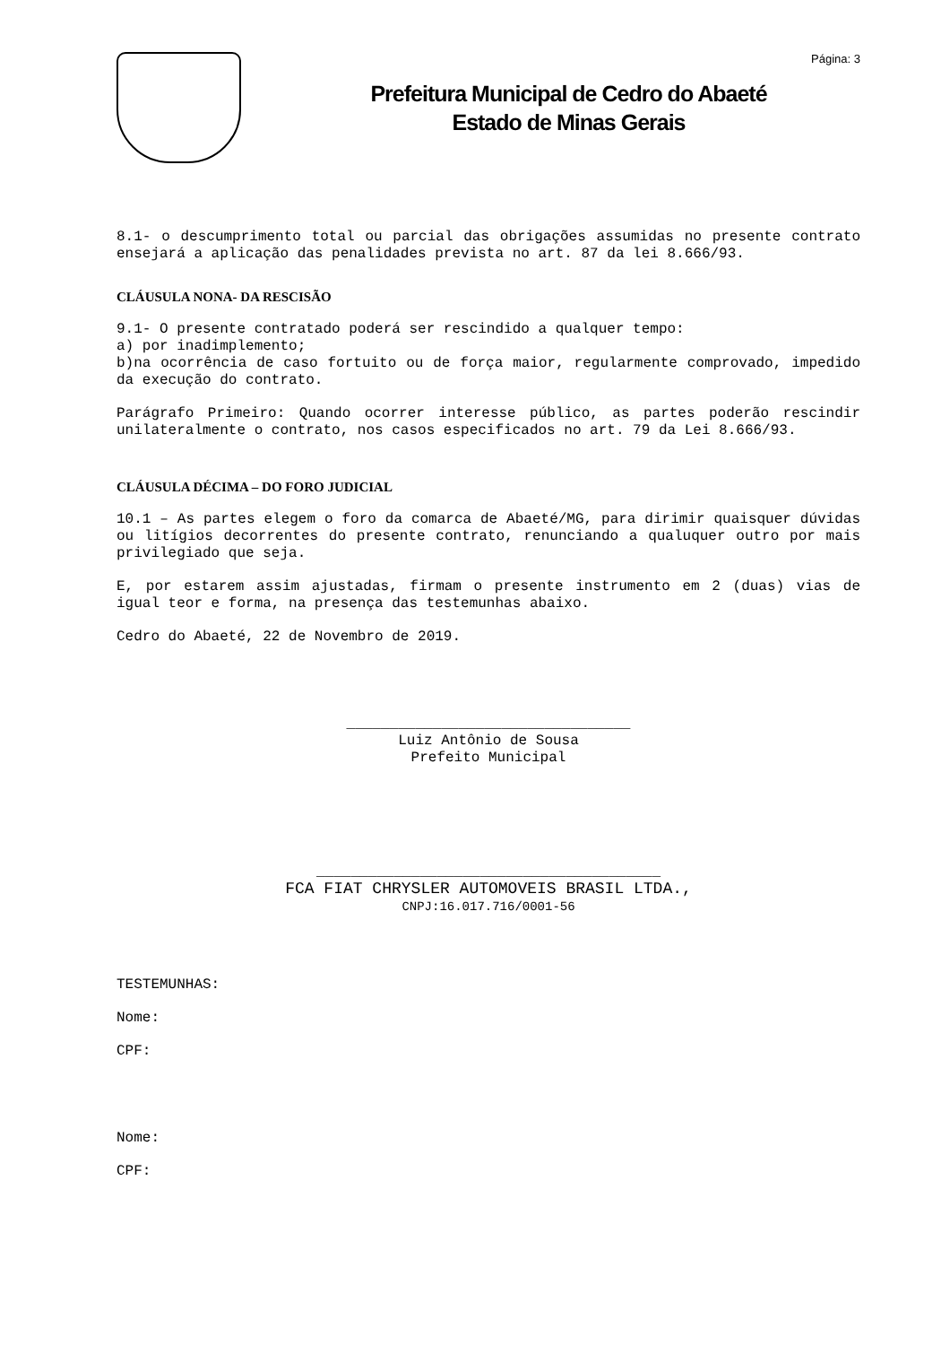Página: 3
Prefeitura Municipal de Cedro do Abaeté
Estado de Minas Gerais
8.1- o descumprimento total ou parcial das obrigações assumidas no presente contrato ensejará a aplicação das penalidades prevista no art. 87 da lei 8.666/93.
CLÁUSULA NONA- DA RESCISÃO
9.1- O presente contratado poderá ser rescindido a qualquer tempo:
a) por inadimplemento;
b)na ocorrência de caso fortuito ou de força maior, regularmente comprovado, impedido da execução do contrato.
Parágrafo Primeiro: Quando ocorrer interesse público, as partes poderão rescindir unilateralmente o contrato, nos casos especificados no art. 79 da Lei 8.666/93.
CLÁUSULA DÉCIMA – DO FORO JUDICIAL
10.1 – As partes elegem o foro da comarca de Abaeté/MG, para dirimir quaisquer dúvidas ou litígios decorrentes do presente contrato, renunciando a qualuquer outro por mais privilegiado que seja.
E, por estarem assim ajustadas, firmam o presente instrumento em 2 (duas) vias de igual teor e forma, na presença das testemunhas abaixo.
Cedro do Abaeté, 22 de Novembro de 2019.
_________________________________
Luiz Antônio de Sousa
Prefeito Municipal
________________________________________
FCA FIAT CHRYSLER AUTOMOVEIS BRASIL LTDA.,
CNPJ:16.017.716/0001-56
TESTEMUNHAS:
Nome:
CPF:
Nome:
CPF: